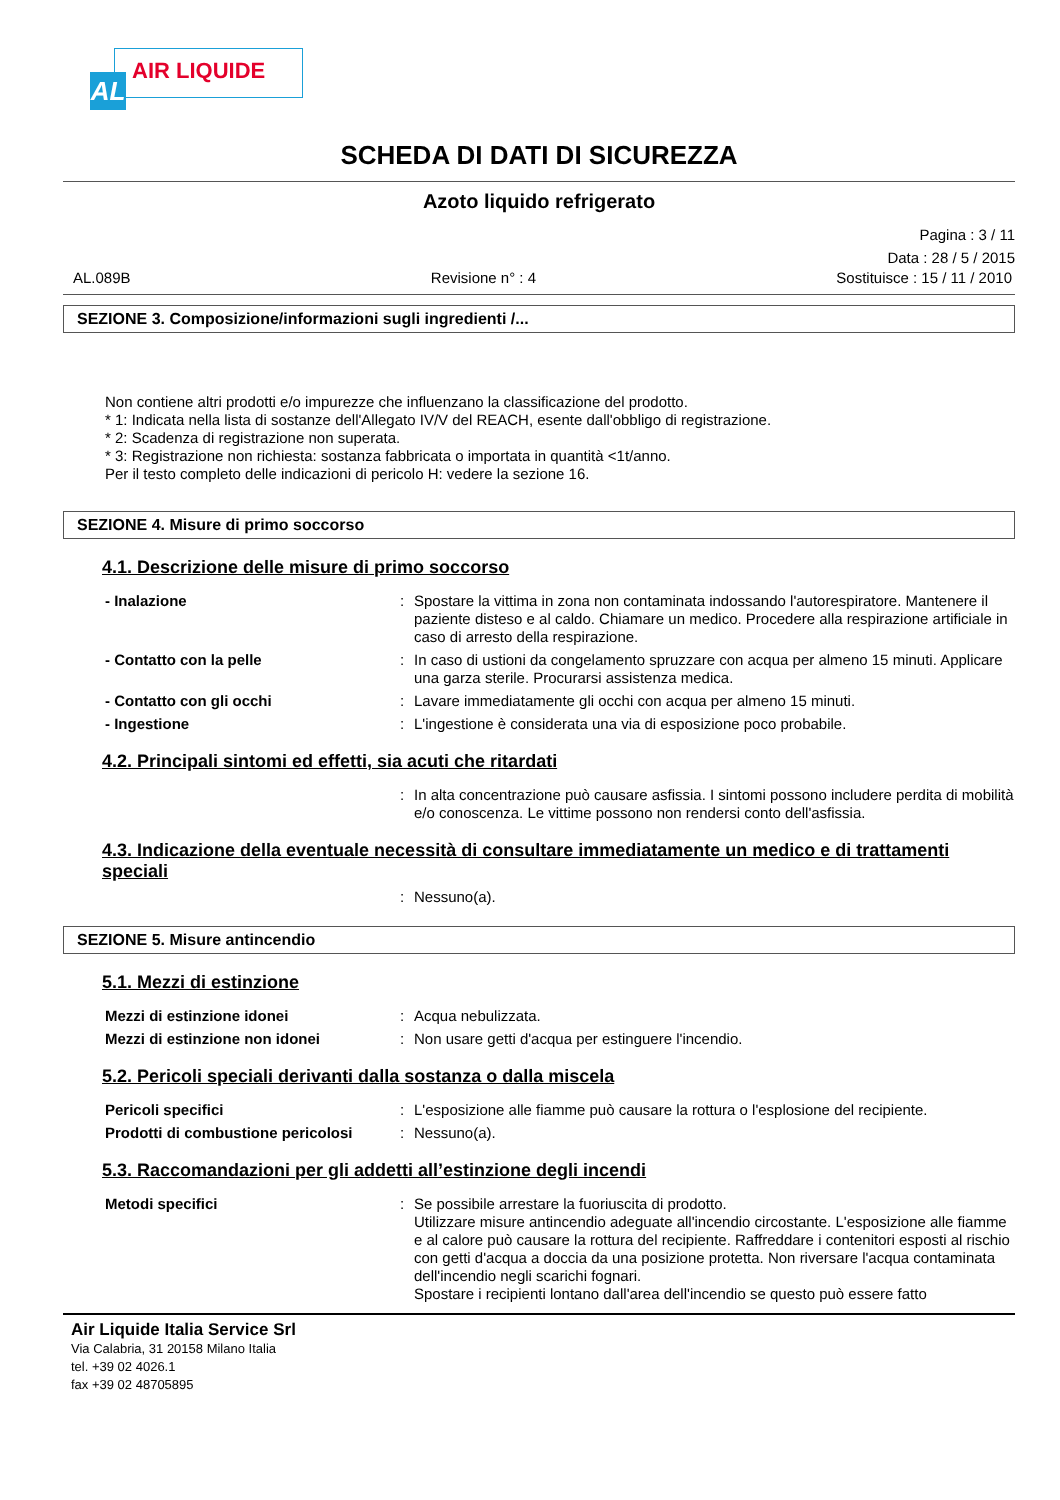AL
AIR LIQUIDE
SCHEDA DI DATI DI SICUREZZA
Azoto liquido refrigerato
Pagina : 3 / 11
Data : 28 / 5 / 2015
AL.089B Revisione n° : 4 Sostituisce : 15 / 11 / 2010
SEZIONE 3. Composizione/informazioni sugli ingredienti /...
Non contiene altri prodotti e/o impurezze che influenzano la classificazione del prodotto.
* 1: Indicata nella lista di sostanze dell'Allegato IV/V del REACH, esente dall'obbligo di registrazione.
* 2: Scadenza di registrazione non superata.
* 3: Registrazione non richiesta: sostanza fabbricata o importata in quantità <1t/anno.
Per il testo completo delle indicazioni di pericolo H: vedere la sezione 16.
SEZIONE 4. Misure di primo soccorso
4.1. Descrizione delle misure di primo soccorso
- Inalazione : Spostare la vittima in zona non contaminata indossando l'autorespiratore. Mantenere il paziente disteso e al caldo. Chiamare un medico. Procedere alla respirazione artificiale in caso di arresto della respirazione.
- Contatto con la pelle : In caso di ustioni da congelamento spruzzare con acqua per almeno 15 minuti. Applicare una garza sterile. Procurarsi assistenza medica.
- Contatto con gli occhi : Lavare immediatamente gli occhi con acqua per almeno 15 minuti.
- Ingestione : L'ingestione è considerata una via di esposizione poco probabile.
4.2. Principali sintomi ed effetti, sia acuti che ritardati
: In alta concentrazione può causare asfissia. I sintomi possono includere perdita di mobilità e/o conoscenza. Le vittime possono non rendersi conto dell'asfissia.
4.3. Indicazione della eventuale necessità di consultare immediatamente un medico e di trattamenti speciali
: Nessuno(a).
SEZIONE 5. Misure antincendio
5.1. Mezzi di estinzione
Mezzi di estinzione idonei : Acqua nebulizzata.
Mezzi di estinzione non idonei : Non usare getti d'acqua per estinguere l'incendio.
5.2. Pericoli speciali derivanti dalla sostanza o dalla miscela
Pericoli specifici : L'esposizione alle fiamme può causare la rottura o l'esplosione del recipiente.
Prodotti di combustione pericolosi
: Nessuno(a).
5.3. Raccomandazioni per gli addetti all’estinzione degli incendi
Metodi specifici : Se possibile arrestare la fuoriuscita di prodotto.
Utilizzare misure antincendio adeguate all'incendio circostante. L'esposizione alle fiamme e al calore può causare la rottura del recipiente. Raffreddare i contenitori esposti al rischio con getti d'acqua a doccia da una posizione protetta. Non riversare l'acqua contaminata dell'incendio negli scarichi fognari.
Spostare i recipienti lontano dall'area dell'incendio se questo può essere fatto
Air Liquide Italia Service Srl
Via Calabria, 31 20158 Milano Italia
tel. +39 02 4026.1
fax +39 02 48705895